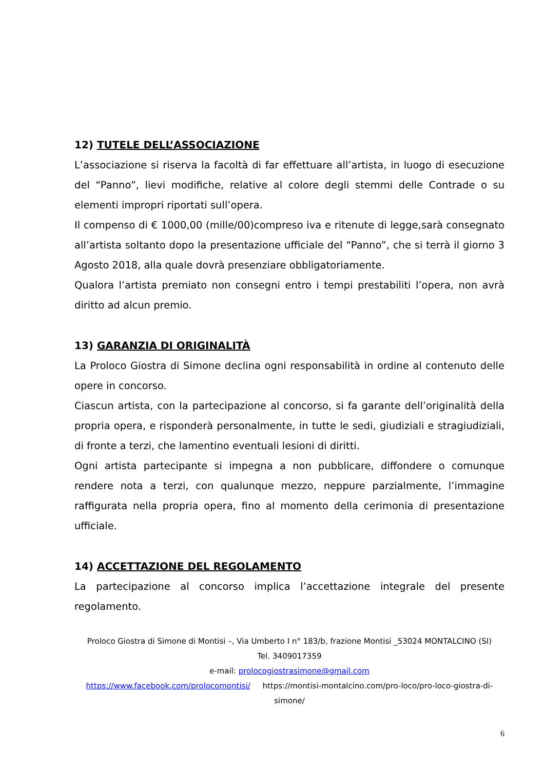12) TUTELE DELL’ASSOCIAZIONE
L’associazione si riserva la facoltà di far effettuare all’artista, in luogo di esecuzione del “Panno”, lievi modifiche, relative al colore degli stemmi delle Contrade o su elementi impropri riportati sull’opera.
Il compenso di € 1000,00 (mille/00)compreso iva e ritenute di legge,sarà consegnato all’artista soltanto dopo la presentazione ufficiale del “Panno”, che si terrà il giorno 3 Agosto 2018, alla quale dovrà presenziare obbligatoriamente.
Qualora l’artista premiato non consegni entro i tempi prestabiliti l’opera, non avrà diritto ad alcun premio.
13) GARANZIA DI ORIGINALITÀ
La Proloco Giostra di Simone declina ogni responsabilità in ordine al contenuto delle opere in concorso.
Ciascun artista, con la partecipazione al concorso, si fa garante dell’originalità della propria opera, e risponderà personalmente, in tutte le sedi, giudiziali e stragiudiziali, di fronte a terzi, che lamentino eventuali lesioni di diritti.
Ogni artista partecipante si impegna a non pubblicare, diffondere o comunque rendere nota a terzi, con qualunque mezzo, neppure parzialmente, l’immagine raffigurata nella propria opera, fino al momento della cerimonia di presentazione ufficiale.
14) ACCETTAZIONE DEL REGOLAMENTO
La partecipazione al concorso implica l’accettazione integrale del presente regolamento.
Proloco Giostra di Simone di Montisi –, Via Umberto I n° 183/b, frazione Montisi _53024 MONTALCINO (SI)
Tel. 3409017359
e-mail: prolocogiostrasimone@gmail.com
https://www.facebook.com/prolocomontisi/ https://montisi-montalcino.com/pro-loco/pro-loco-giostra-di-simone/
6